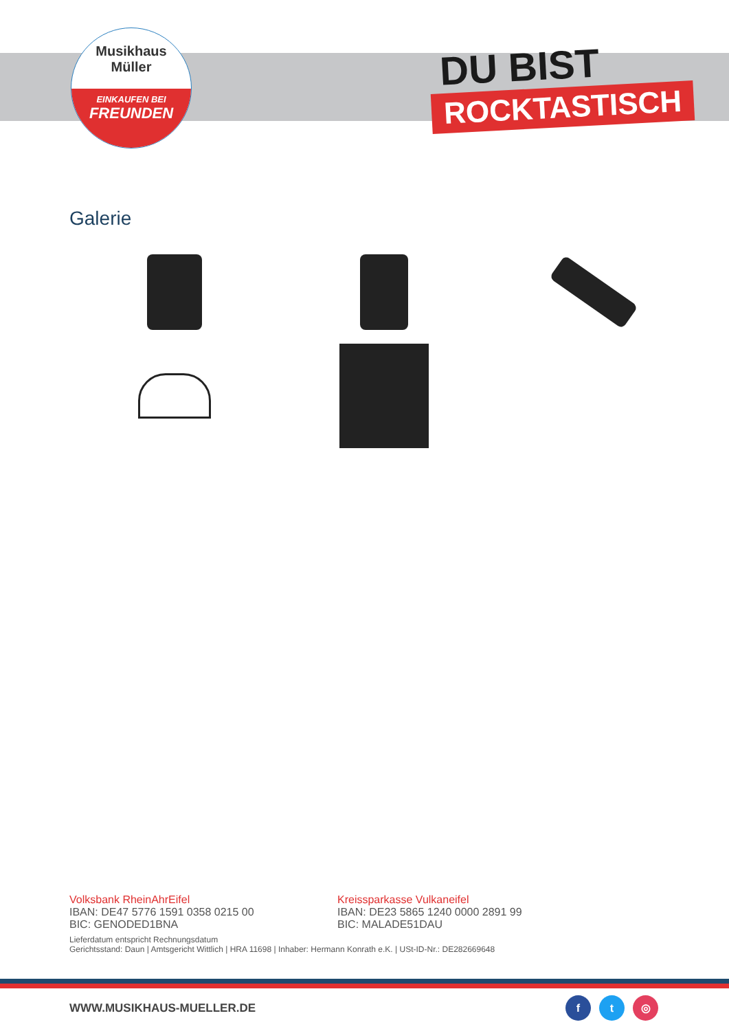Musikhaus
Müller
EINKAUFEN BEI
FREUNDEN
DU BIST
ROCKTASTISCH
Galerie
Volksbank RheinAhrEifel
IBAN: DE47 5776 1591 0358 0215 00
BIC: GENODED1BNA
Kreissparkasse Vulkaneifel
IBAN: DE23 5865 1240 0000 2891 99
BIC: MALADE51DAU
Lieferdatum entspricht Rechnungsdatum
Gerichtsstand: Daun | Amtsgericht Wittlich | HRA 11698 | Inhaber: Hermann Konrath e.K. | USt-ID-Nr.: DE282669648
WWW.MUSIKHAUS-MUELLER.DE f t ◎